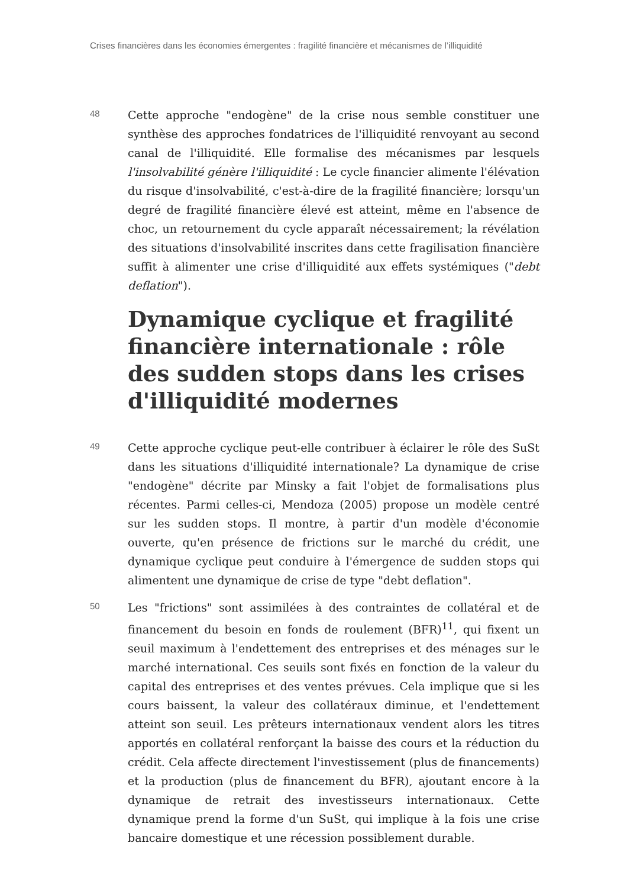Crises financières dans les économies émergentes : fragilité financière et mécanismes de l’illiquidité
48
Cette approche "endogène" de la crise nous semble constituer une synthèse des approches fondatrices de l'illiquidité renvoyant au second canal de l'illiquidité. Elle formalise des mécanismes par lesquels l'insolvabilité génère l'illiquidité : Le cycle financier alimente l'élévation du risque d'insolvabilité, c'est-à-dire de la fragilité financière; lorsqu'un degré de fragilité financière élevé est atteint, même en l'absence de choc, un retournement du cycle apparaît nécessairement; la révélation des situations d'insolvabilité inscrites dans cette fragilisation financière suffit à alimenter une crise d'illiquidité aux effets systémiques ("debt deflation").
Dynamique cyclique et fragilité financière internationale : rôle des sudden stops dans les crises d'illiquidité modernes
49
Cette approche cyclique peut-elle contribuer à éclairer le rôle des SuSt dans les situations d'illiquidité internationale? La dynamique de crise "endogène" décrite par Minsky a fait l'objet de formalisations plus récentes. Parmi celles-ci, Mendoza (2005) propose un modèle centré sur les sudden stops. Il montre, à partir d'un modèle d'économie ouverte, qu'en présence de frictions sur le marché du crédit, une dynamique cyclique peut conduire à l'émergence de sudden stops qui alimentent une dynamique de crise de type "debt deflation".
50
Les "frictions" sont assimilées à des contraintes de collatéral et de financement du besoin en fonds de roulement (BFR)<sup>11</sup>, qui fixent un seuil maximum à l'endettement des entreprises et des ménages sur le marché international. Ces seuils sont fixés en fonction de la valeur du capital des entreprises et des ventes prévues. Cela implique que si les cours baissent, la valeur des collatéraux diminue, et l'endettement atteint son seuil. Les prêteurs internationaux vendent alors les titres apportés en collatéral renforçant la baisse des cours et la réduction du crédit. Cela affecte directement l'investissement (plus de financements) et la production (plus de financement du BFR), ajoutant encore à la dynamique de retrait des investisseurs internationaux. Cette dynamique prend la forme d'un SuSt, qui implique à la fois une crise bancaire domestique et une récession possiblement durable.